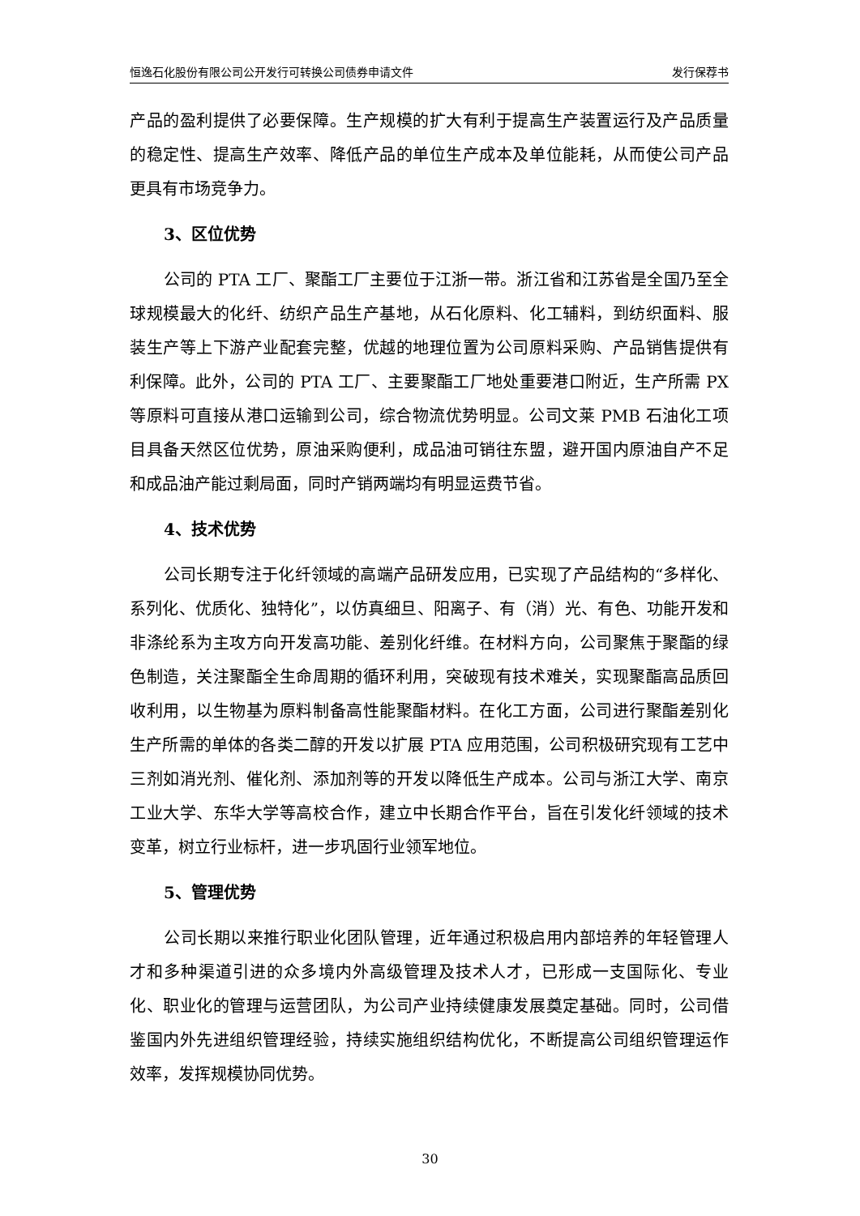恒逸石化股份有限公司公开发行可转换公司债券申请文件 发行保荐书
产品的盈利提供了必要保障。生产规模的扩大有利于提高生产装置运行及产品质量的稳定性、提高生产效率、降低产品的单位生产成本及单位能耗，从而使公司产品更具有市场竞争力。
3、区位优势
公司的 PTA 工厂、聚酯工厂主要位于江浙一带。浙江省和江苏省是全国乃至全球规模最大的化纤、纺织产品生产基地，从石化原料、化工辅料，到纺织面料、服装生产等上下游产业配套完整，优越的地理位置为公司原料采购、产品销售提供有利保障。此外，公司的 PTA 工厂、主要聚酯工厂地处重要港口附近，生产所需 PX 等原料可直接从港口运输到公司，综合物流优势明显。公司文莱 PMB 石油化工项目具备天然区位优势，原油采购便利，成品油可销往东盟，避开国内原油自产不足和成品油产能过剩局面，同时产销两端均有明显运费节省。
4、技术优势
公司长期专注于化纤领域的高端产品研发应用，已实现了产品结构的“多样化、系列化、优质化、独特化”，以仿真细旦、阳离子、有（消）光、有色、功能开发和非涤纶系为主攻方向开发高功能、差别化纤维。在材料方向，公司聚焦于聚酯的绿色制造，关注聚酯全生命周期的循环利用，突破现有技术难关，实现聚酯高品质回收利用，以生物基为原料制备高性能聚酯材料。在化工方面，公司进行聚酯差别化生产所需的单体的各类二醇的开发以扩展 PTA 应用范围，公司积极研究现有工艺中三剂如消光剂、催化剂、添加剂等的开发以降低生产成本。公司与浙江大学、南京工业大学、东华大学等高校合作，建立中长期合作平台，旨在引发化纤领域的技术变革，树立行业标杆，进一步巩固行业领军地位。
5、管理优势
公司长期以来推行职业化团队管理，近年通过积极启用内部培养的年轻管理人才和多种渠道引进的众多境内外高级管理及技术人才，已形成一支国际化、专业化、职业化的管理与运营团队，为公司产业持续健康发展奠定基础。同时，公司借鉴国内外先进组织管理经验，持续实施组织结构优化，不断提高公司组织管理运作效率，发挥规模协同优势。
30